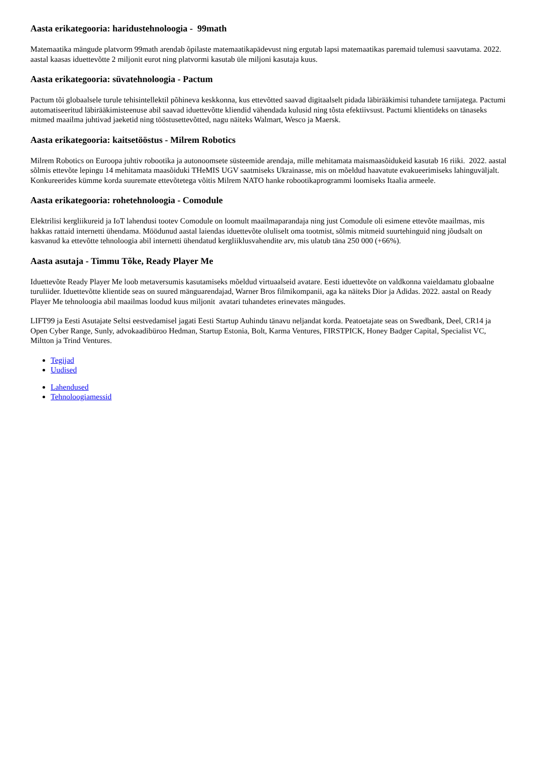Aasta erikategooria: haridustehnoloogia - 99math
Matemaatika mängude platvorm 99math arendab õpilaste matemaatikapädevust ning ergutab lapsi matemaatikas paremaid tulemusi saavutama. 2022. aastal kaasas iduettevõtte 2 miljonit eurot ning platvormi kasutab üle miljoni kasutaja kuus.
Aasta erikategooria: süvatehnoloogia - Pactum
Pactum tõi globaalsele turule tehisintellektil põhineva keskkonna, kus ettevõtted saavad digitaalselt pidada läbirääkimisi tuhandete tarnijatega. Pactumi automatiseeritud läbirääkimisteenuse abil saavad iduettevõtte kliendid vähendada kulusid ning tõsta efektiivsust. Pactumi klientideks on tänaseks mitmed maailma juhtivad jaeketid ning tööstusettevõtted, nagu näiteks Walmart, Wesco ja Maersk.
Aasta erikategooria: kaitsetööstus - Milrem Robotics
Milrem Robotics on Euroopa juhtiv robootika ja autonoomsete süsteemide arendaja, mille mehitamata maismaasõidukeid kasutab 16 riiki. 2022. aastal sõlmis ettevõte lepingu 14 mehitamata maasõiduki THeMIS UGV saatmiseks Ukrainasse, mis on mõeldud haavatute evakueerimiseks lahinguväljalt. Konkureerides kümme korda suuremate ettevõtetega võitis Milrem NATO hanke robootikaprogrammi loomiseks Itaalia armeele.
Aasta erikategooria: rohetehnoloogia - Comodule
Elektrilisi kergliikureid ja IoT lahendusi tootev Comodule on loomult maailmaparandaja ning just Comodule oli esimene ettevõte maailmas, mis hakkas rattaid internetti ühendama. Möödunud aastal laiendas iduettevõte oluliselt oma tootmist, sõlmis mitmeid suurtehinguid ning jõudsalt on kasvanud ka ettevõtte tehnoloogia abil internetti ühendatud kergliiklusvahendite arv, mis ulatub täna 250 000 (+66%).
Aasta asutaja - Timmu Tõke, Ready Player Me
Iduettevõte Ready Player Me loob metaversumis kasutamiseks mõeldud virtuaalseid avatare. Eesti iduettevõte on valdkonna vaieldamatu globaalne turuliider. Iduettevõtte klientide seas on suured mänguarendajad, Warner Bros filmikompanii, aga ka näiteks Dior ja Adidas. 2022. aastal on Ready Player Me tehnoloogia abil maailmas loodud kuus miljonit avatari tuhandetes erinevates mängudes.
LIFT99 ja Eesti Asutajate Seltsi eestvedamisel jagati Eesti Startup Auhindu tänavu neljandat korda. Peatoetajate seas on Swedbank, Deel, CR14 ja Open Cyber Range, Sunly, advokaadibüroo Hedman, Startup Estonia, Bolt, Karma Ventures, FIRSTPICK, Honey Badger Capital, Specialist VC, Miltton ja Trind Ventures.
Tegijad
Uudised
Lahendused
Tehnoloogiamessid